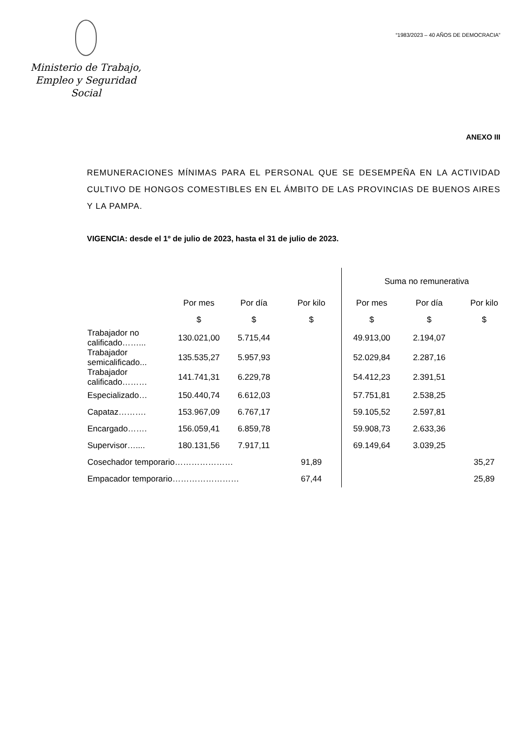Ministerio de Trabajo,
Empleo y Seguridad Social
“1983/2023 – 40 AÑOS DE DEMOCRACIA”
ANEXO III
REMUNERACIONES MÍNIMAS PARA EL PERSONAL QUE SE DESEMPEÑA EN LA ACTIVIDAD CULTIVO DE HONGOS COMESTIBLES EN EL ÁMBITO DE LAS PROVINCIAS DE BUENOS AIRES Y LA PAMPA.
VIGENCIA: desde el 1º de julio de 2023, hasta el 31 de julio de 2023.
| | | | | Suma no remunerativa | | |
| --- | --- | --- | --- | --- | --- | --- |
| | Por mes | Por día | Por kilo | Por mes | Por día | Por kilo |
| | $ | $ | $ | $ | $ | $ |
| Trabajador no calificado……... | 130.021,00 | 5.715,44 | | 49.913,00 | 2.194,07 | |
| Trabajador semicalificado... | 135.535,27 | 5.957,93 | | 52.029,84 | 2.287,16 | |
| Trabajador calificado……… | 141.741,31 | 6.229,78 | | 54.412,23 | 2.391,51 | |
| Especializado… | 150.440,74 | 6.612,03 | | 57.751,81 | 2.538,25 | |
| Capataz………. | 153.967,09 | 6.767,17 | | 59.105,52 | 2.597,81 | |
| Encargado……. | 156.059,41 | 6.859,78 | | 59.908,73 | 2.633,36 | |
| Supervisor….... | 180.131,56 | 7.917,11 | | 69.149,64 | 3.039,25 | |
| Cosechador temporario………………… | | | 91,89 | | | 35,27 |
| Empacador temporario…………………… | | | 67,44 | | | 25,89 |